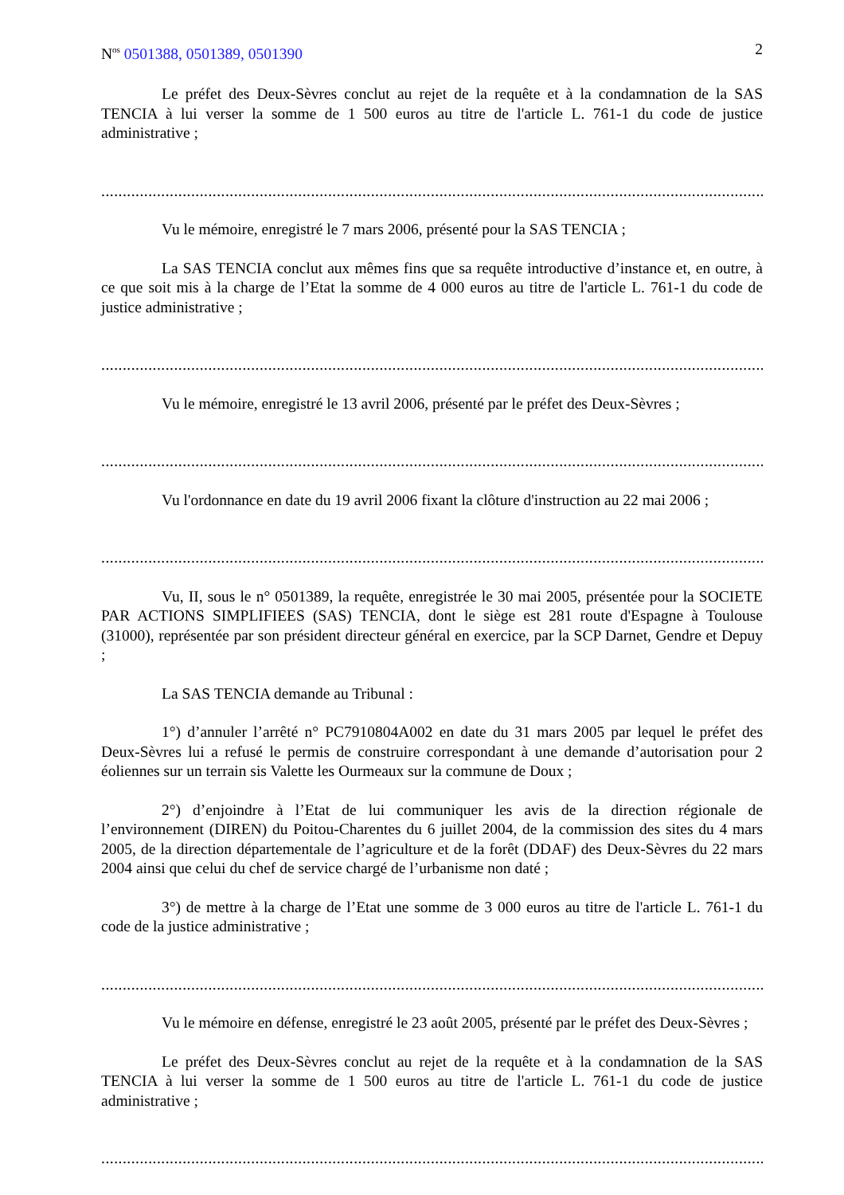N<sup>os</sup> 0501388, 0501389, 0501390 2
Le préfet des Deux-Sèvres conclut au rejet de la requête et à la condamnation de la SAS TENCIA à lui verser la somme de 1 500 euros au titre de l'article L. 761-1 du code de justice administrative ;
......................................................................................................................................................................................................
Vu le mémoire, enregistré le 7 mars 2006, présenté pour la SAS TENCIA ;
La SAS TENCIA conclut aux mêmes fins que sa requête introductive d’instance et, en outre, à ce que soit mis à la charge de l’Etat la somme de 4 000 euros au titre de l'article L. 761-1 du code de justice administrative ;
......................................................................................................................................................................................................
Vu le mémoire, enregistré le 13 avril 2006, présenté par le préfet des Deux-Sèvres ;
......................................................................................................................................................................................................
Vu l'ordonnance en date du 19 avril 2006 fixant la clôture d'instruction au 22 mai 2006 ;
......................................................................................................................................................................................................
Vu, II, sous le n° 0501389, la requête, enregistrée le 30 mai 2005, présentée pour la SOCIETE PAR ACTIONS SIMPLIFIEES (SAS) TENCIA, dont le siège est 281 route d'Espagne à Toulouse (31000), représentée par son président directeur général en exercice, par la SCP Darnet, Gendre et Depuy ;
La SAS TENCIA demande au Tribunal :
1°) d’annuler l’arrêté n° PC7910804A002 en date du 31 mars 2005 par lequel le préfet des Deux-Sèvres lui a refusé le permis de construire correspondant à une demande d’autorisation pour 2 éoliennes sur un terrain sis Valette les Ourmeaux sur la commune de Doux ;
2°) d’enjoindre à l’Etat de lui communiquer les avis de la direction régionale de l’environnement (DIREN) du Poitou-Charentes du 6 juillet 2004, de la commission des sites du 4 mars 2005, de la direction départementale de l’agriculture et de la forêt (DDAF) des Deux-Sèvres du 22 mars 2004 ainsi que celui du chef de service chargé de l’urbanisme non daté ;
3°) de mettre à la charge de l’Etat une somme de 3 000 euros au titre de l'article L. 761-1 du code de la justice administrative ;
......................................................................................................................................................................................................
Vu le mémoire en défense, enregistré le 23 août 2005, présenté par le préfet des Deux-Sèvres ;
Le préfet des Deux-Sèvres conclut au rejet de la requête et à la condamnation de la SAS TENCIA à lui verser la somme de 1 500 euros au titre de l'article L. 761-1 du code de justice administrative ;
......................................................................................................................................................................................................